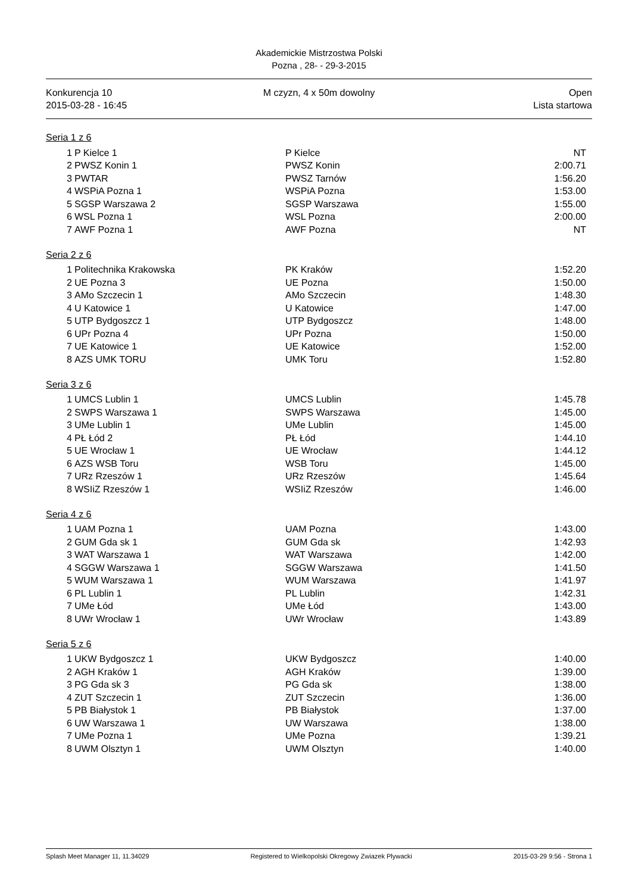Akademickie Mistrzostwa Polski
Pozna , 28- - 29-3-2015
Konkurencja 10
2015-03-28 - 16:45
M czyzn, 4 x 50m dowolny Open
Lista startowa
Seria 1 z 6
| 1 | P Kielce 1 | P Kielce | NT |
| 2 | PWSZ Konin 1 | PWSZ Konin | 2:00.71 |
| 3 | PWTAR | PWSZ Tarnów | 1:56.20 |
| 4 | WSPiA Pozna 1 | WSPiA Pozna | 1:53.00 |
| 5 | SGSP Warszawa 2 | SGSP Warszawa | 1:55.00 |
| 6 | WSL Pozna 1 | WSL Pozna | 2:00.00 |
| 7 | AWF Pozna 1 | AWF Pozna | NT |
Seria 2 z 6
| 1 | Politechnika Krakowska | PK Kraków | 1:52.20 |
| 2 | UE Pozna 3 | UE Pozna | 1:50.00 |
| 3 | AMo Szczecin 1 | AMo Szczecin | 1:48.30 |
| 4 | U Katowice 1 | U Katowice | 1:47.00 |
| 5 | UTP Bydgoszcz 1 | UTP Bydgoszcz | 1:48.00 |
| 6 | UPr Pozna 4 | UPr Pozna | 1:50.00 |
| 7 | UE Katowice 1 | UE Katowice | 1:52.00 |
| 8 | AZS UMK TORU | UMK Toru | 1:52.80 |
Seria 3 z 6
| 1 | UMCS Lublin 1 | UMCS Lublin | 1:45.78 |
| 2 | SWPS Warszawa 1 | SWPS Warszawa | 1:45.00 |
| 3 | UMe Lublin 1 | UMe Lublin | 1:45.00 |
| 4 | PŁ Łód 2 | PŁ Łód | 1:44.10 |
| 5 | UE Wrocław 1 | UE Wrocław | 1:44.12 |
| 6 | AZS WSB Toru | WSB Toru | 1:45.00 |
| 7 | URz Rzeszów 1 | URz Rzeszów | 1:45.64 |
| 8 | WSIiZ Rzeszów 1 | WSIiZ Rzeszów | 1:46.00 |
Seria 4 z 6
| 1 | UAM Pozna 1 | UAM Pozna | 1:43.00 |
| 2 | GUM Gda sk 1 | GUM Gda sk | 1:42.93 |
| 3 | WAT Warszawa 1 | WAT Warszawa | 1:42.00 |
| 4 | SGGW Warszawa 1 | SGGW Warszawa | 1:41.50 |
| 5 | WUM Warszawa 1 | WUM Warszawa | 1:41.97 |
| 6 | PL Lublin 1 | PL Lublin | 1:42.31 |
| 7 | UMe Łód | UMe Łód | 1:43.00 |
| 8 | UWr Wrocław 1 | UWr Wrocław | 1:43.89 |
Seria 5 z 6
| 1 | UKW Bydgoszcz 1 | UKW Bydgoszcz | 1:40.00 |
| 2 | AGH Kraków 1 | AGH Kraków | 1:39.00 |
| 3 | PG Gda sk 3 | PG Gda sk | 1:38.00 |
| 4 | ZUT Szczecin 1 | ZUT Szczecin | 1:36.00 |
| 5 | PB Białystok 1 | PB Białystok | 1:37.00 |
| 6 | UW Warszawa 1 | UW Warszawa | 1:38.00 |
| 7 | UMe Pozna 1 | UMe Pozna | 1:39.21 |
| 8 | UWM Olsztyn 1 | UWM Olsztyn | 1:40.00 |
Splash Meet Manager 11, 11.34029 Registered to Wielkopolski Okregowy Zwiazek Plywacki 2015-03-29 9:56 - Strona 1